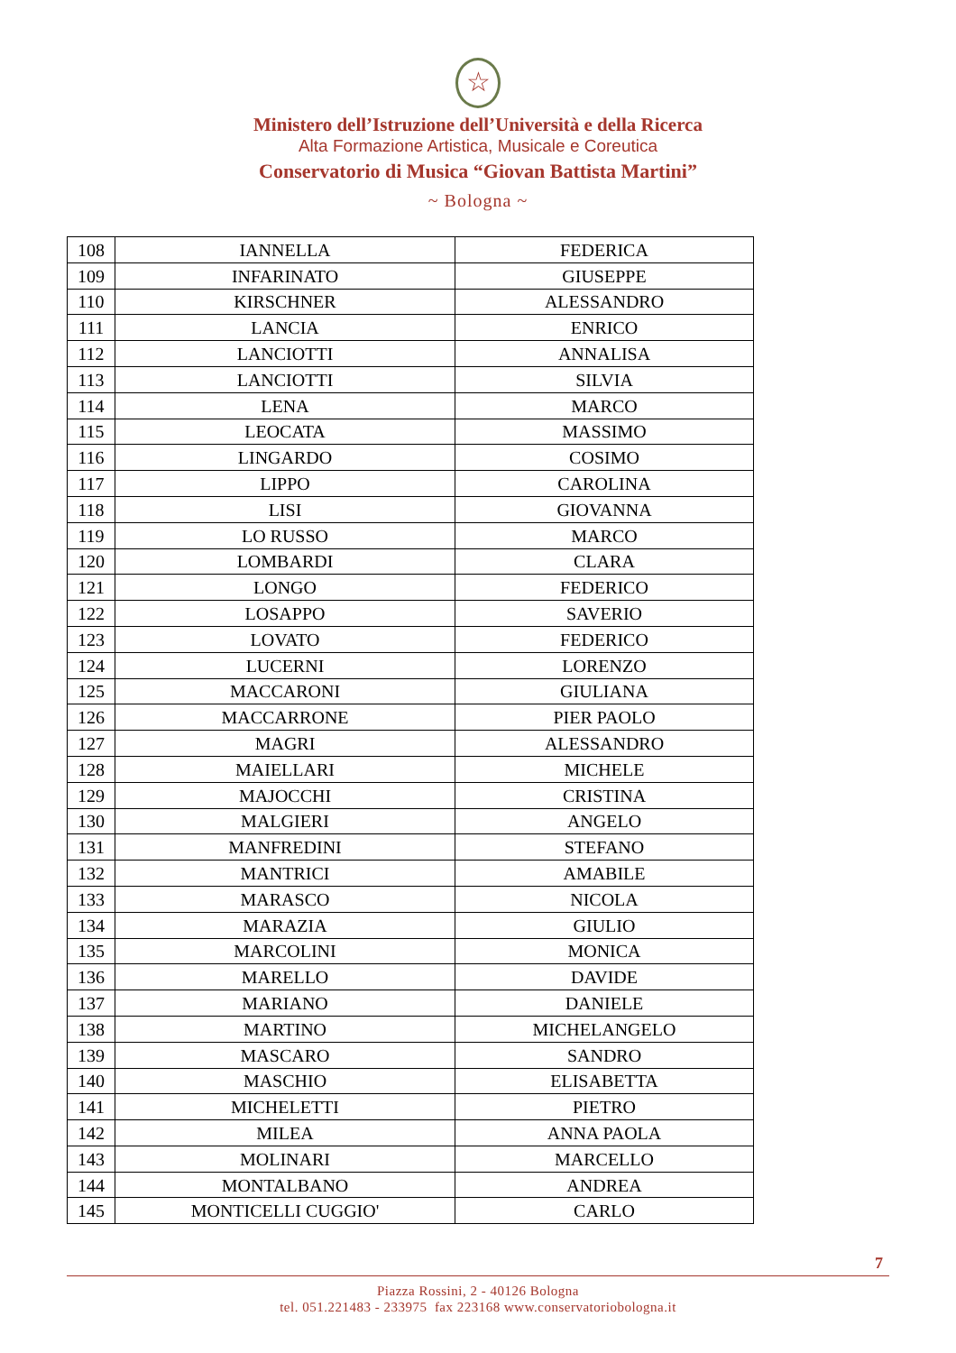☆
Ministero dell’Istruzione dell’Università e della Ricerca
Alta Formazione Artistica, Musicale e Coreutica
Conservatorio di Musica “Giovan Battista Martini”
~ Bologna ~
| 108 | IANNELLA | FEDERICA |
| 109 | INFARINATO | GIUSEPPE |
| 110 | KIRSCHNER | ALESSANDRO |
| 111 | LANCIA | ENRICO |
| 112 | LANCIOTTI | ANNALISA |
| 113 | LANCIOTTI | SILVIA |
| 114 | LENA | MARCO |
| 115 | LEOCATA | MASSIMO |
| 116 | LINGARDO | COSIMO |
| 117 | LIPPO | CAROLINA |
| 118 | LISI | GIOVANNA |
| 119 | LO RUSSO | MARCO |
| 120 | LOMBARDI | CLARA |
| 121 | LONGO | FEDERICO |
| 122 | LOSAPPO | SAVERIO |
| 123 | LOVATO | FEDERICO |
| 124 | LUCERNI | LORENZO |
| 125 | MACCARONI | GIULIANA |
| 126 | MACCARRONE | PIER PAOLO |
| 127 | MAGRI | ALESSANDRO |
| 128 | MAIELLARI | MICHELE |
| 129 | MAJOCCHI | CRISTINA |
| 130 | MALGIERI | ANGELO |
| 131 | MANFREDINI | STEFANO |
| 132 | MANTRICI | AMABILE |
| 133 | MARASCO | NICOLA |
| 134 | MARAZIA | GIULIO |
| 135 | MARCOLINI | MONICA |
| 136 | MARELLO | DAVIDE |
| 137 | MARIANO | DANIELE |
| 138 | MARTINO | MICHELANGELO |
| 139 | MASCARO | SANDRO |
| 140 | MASCHIO | ELISABETTA |
| 141 | MICHELETTI | PIETRO |
| 142 | MILEA | ANNA PAOLA |
| 143 | MOLINARI | MARCELLO |
| 144 | MONTALBANO | ANDREA |
| 145 | MONTICELLI CUGGIO' | CARLO |
7
Piazza Rossini, 2 - 40126 Bologna
tel. 051.221483 - 233975 fax 223168 www.conservatoriobologna.it